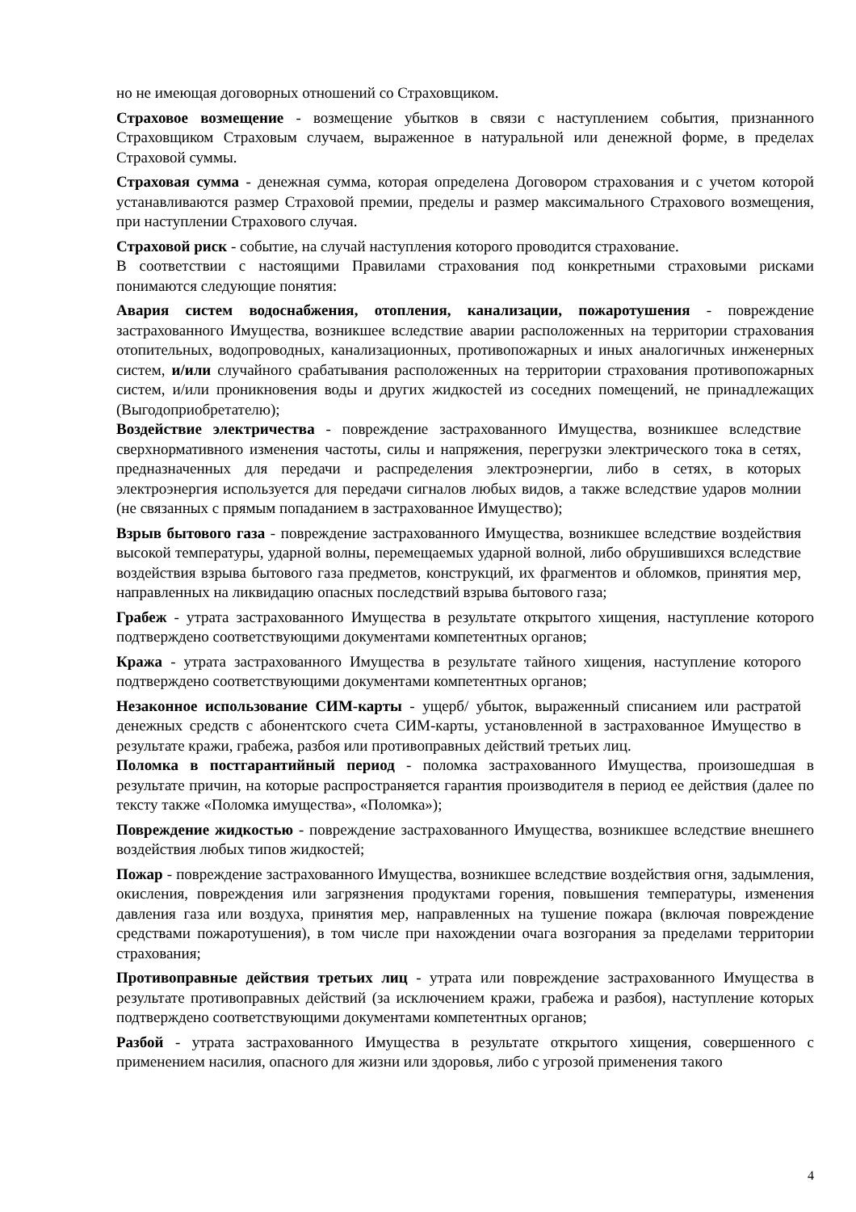но не имеющая договорных отношений со Страховщиком.
Страховое возмещение - возмещение убытков в связи с наступлением события, признанного Страховщиком Страховым случаем, выраженное в натуральной или денежной форме, в пределах Страховой суммы.
Страховая сумма - денежная сумма, которая определена Договором страхования и с учетом которой устанавливаются размер Страховой премии, пределы и размер максимального Страхового возмещения, при наступлении Страхового случая.
Страховой риск - событие, на случай наступления которого проводится страхование.
В соответствии с настоящими Правилами страхования под конкретными страховыми рисками понимаются следующие понятия:
Авария систем водоснабжения, отопления, канализации, пожаротушения - повреждение застрахованного Имущества, возникшее вследствие аварии расположенных на территории страхования отопительных, водопроводных, канализационных, противопожарных и иных аналогичных инженерных систем, и/или случайного срабатывания расположенных на территории страхования противопожарных систем, и/или проникновения воды и других жидкостей из соседних помещений, не принадлежащих (Выгодоприобретателю);
Воздействие электричества - повреждение застрахованного Имущества, возникшее вследствие сверхнормативного изменения частоты, силы и напряжения, перегрузки электрического тока в сетях, предназначенных для передачи и распределения электроэнергии, либо в сетях, в которых электроэнергия используется для передачи сигналов любых видов, а также вследствие ударов молнии (не связанных с прямым попаданием в застрахованное Имущество);
Взрыв бытового газа - повреждение застрахованного Имущества, возникшее вследствие воздействия высокой температуры, ударной волны, перемещаемых ударной волной, либо обрушившихся вследствие воздействия взрыва бытового газа предметов, конструкций, их фрагментов и обломков, принятия мер, направленных на ликвидацию опасных последствий взрыва бытового газа;
Грабеж - утрата застрахованного Имущества в результате открытого хищения, наступление которого подтверждено соответствующими документами компетентных органов;
Кража - утрата застрахованного Имущества в результате тайного хищения, наступление которого подтверждено соответствующими документами компетентных органов;
Незаконное использование СИМ-карты - ущерб/ убыток, выраженный списанием или растратой денежных средств с абонентского счета СИМ-карты, установленной в застрахованное Имущество в результате кражи, грабежа, разбоя или противоправных действий третьих лиц.
Поломка в постгарантийный период - поломка застрахованного Имущества, произошедшая в результате причин, на которые распространяется гарантия производителя в период ее действия (далее по тексту также «Поломка имущества», «Поломка»);
Повреждение жидкостью - повреждение застрахованного Имущества, возникшее вследствие внешнего воздействия любых типов жидкостей;
Пожар - повреждение застрахованного Имущества, возникшее вследствие воздействия огня, задымления, окисления, повреждения или загрязнения продуктами горения, повышения температуры, изменения давления газа или воздуха, принятия мер, направленных на тушение пожара (включая повреждение средствами пожаротушения), в том числе при нахождении очага возгорания за пределами территории страхования;
Противоправные действия третьих лиц - утрата или повреждение застрахованного Имущества в результате противоправных действий (за исключением кражи, грабежа и разбоя), наступление которых подтверждено соответствующими документами компетентных органов;
Разбой - утрата застрахованного Имущества в результате открытого хищения, совершенного с применением насилия, опасного для жизни или здоровья, либо с угрозой применения такого
4